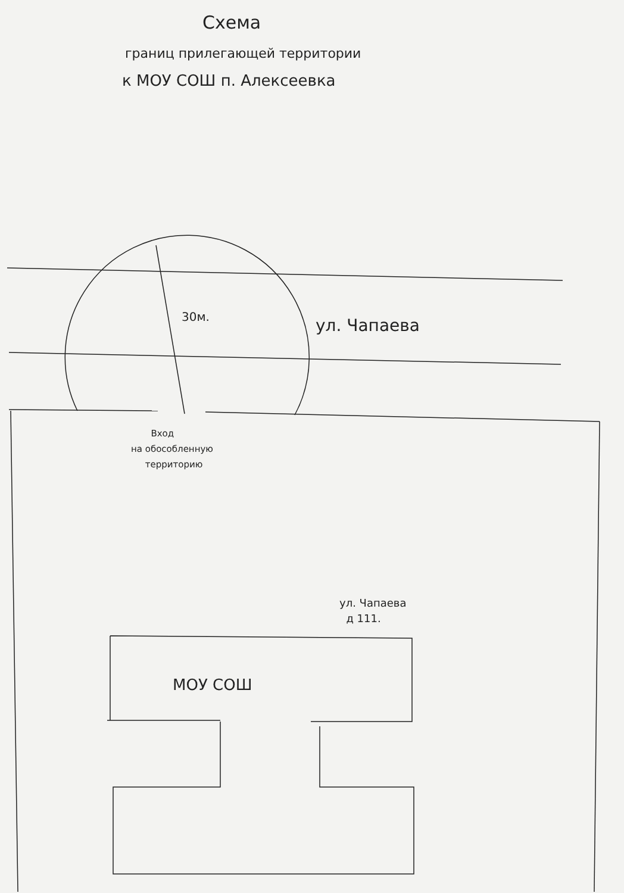Схема
границ прилегающей территории
к МОУ СОШ п. Алексеевка
30м. ул. Чапаева
Вход
на обособленную
территорию
ул. Чапаева
д 111.
МОУ СОШ